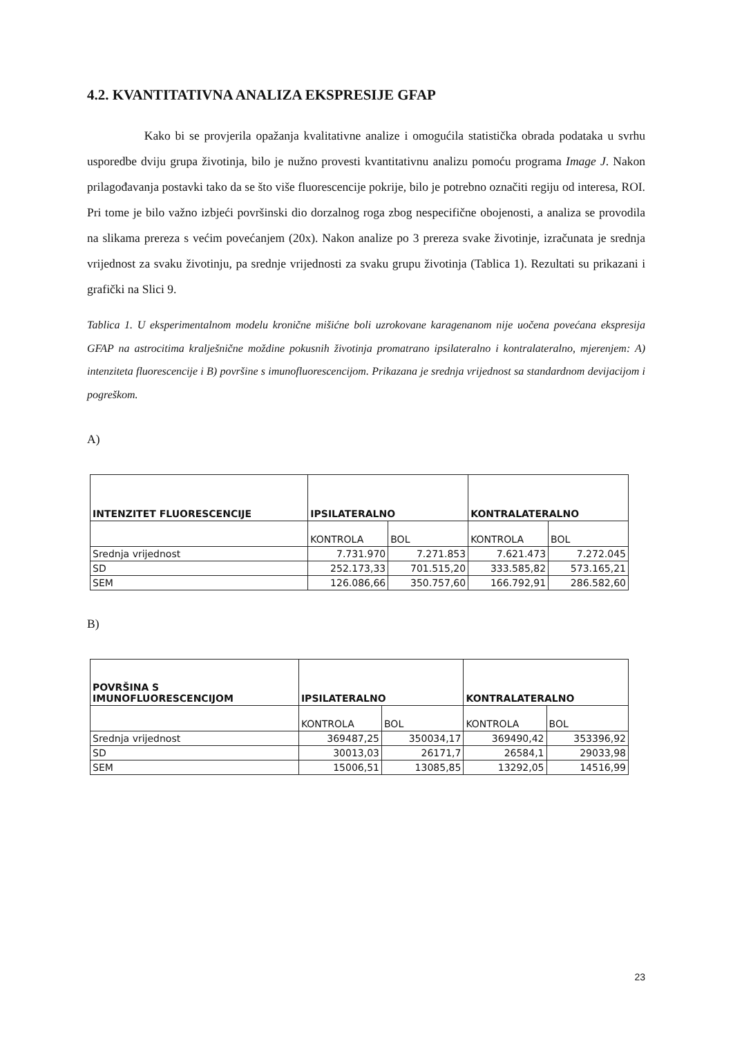4.2. KVANTITATIVNA ANALIZA EKSPRESIJE GFAP
Kako bi se provjerila opažanja kvalitativne analize i omogućila statistička obrada podataka u svrhu usporedbe dviju grupa životinja, bilo je nužno provesti kvantitativnu analizu pomoću programa Image J. Nakon prilagođavanja postavki tako da se što više fluorescencije pokrije, bilo je potrebno označiti regiju od interesa, ROI. Pri tome je bilo važno izbjeći površinski dio dorzalnog roga zbog nespecifične obojenosti, a analiza se provodila na slikama prereza s većim povećanjem (20x). Nakon analize po 3 prereza svake životinje, izračunata je srednja vrijednost za svaku životinju, pa srednje vrijednosti za svaku grupu životinja (Tablica 1). Rezultati su prikazani i grafički na Slici 9.
Tablica 1. U eksperimentalnom modelu kronične mišićne boli uzrokovane karagenanom nije uočena povećana ekspresija GFAP na astrocitima kralješnične moždine pokusnih životinja promatrano ipsilateralno i kontralateralno, mjerenjem: A) intenziteta fluorescencije i B) površine s imunofluorescencijom. Prikazana je srednja vrijednost sa standardnom devijacijom i pogreškom.
A)
| INTENZITET FLUORESCENCIJE | IPSILATERALNO | | KONTRALATERALNO | |
| --- | --- | --- | --- | --- |
| | KONTROLA | BOL | KONTROLA | BOL |
| Srednja vrijednost | 7.731.970 | 7.271.853 | 7.621.473 | 7.272.045 |
| SD | 252.173,33 | 701.515,20 | 333.585,82 | 573.165,21 |
| SEM | 126.086,66 | 350.757,60 | 166.792,91 | 286.582,60 |
B)
| POVRŠINA S IMUNOFLUORESCENCIJOM | IPSILATERALNO | | KONTRALATERALNO | |
| --- | --- | --- | --- | --- |
| | KONTROLA | BOL | KONTROLA | BOL |
| Srednja vrijednost | 369487,25 | 350034,17 | 369490,42 | 353396,92 |
| SD | 30013,03 | 26171,7 | 26584,1 | 29033,98 |
| SEM | 15006,51 | 13085,85 | 13292,05 | 14516,99 |
23